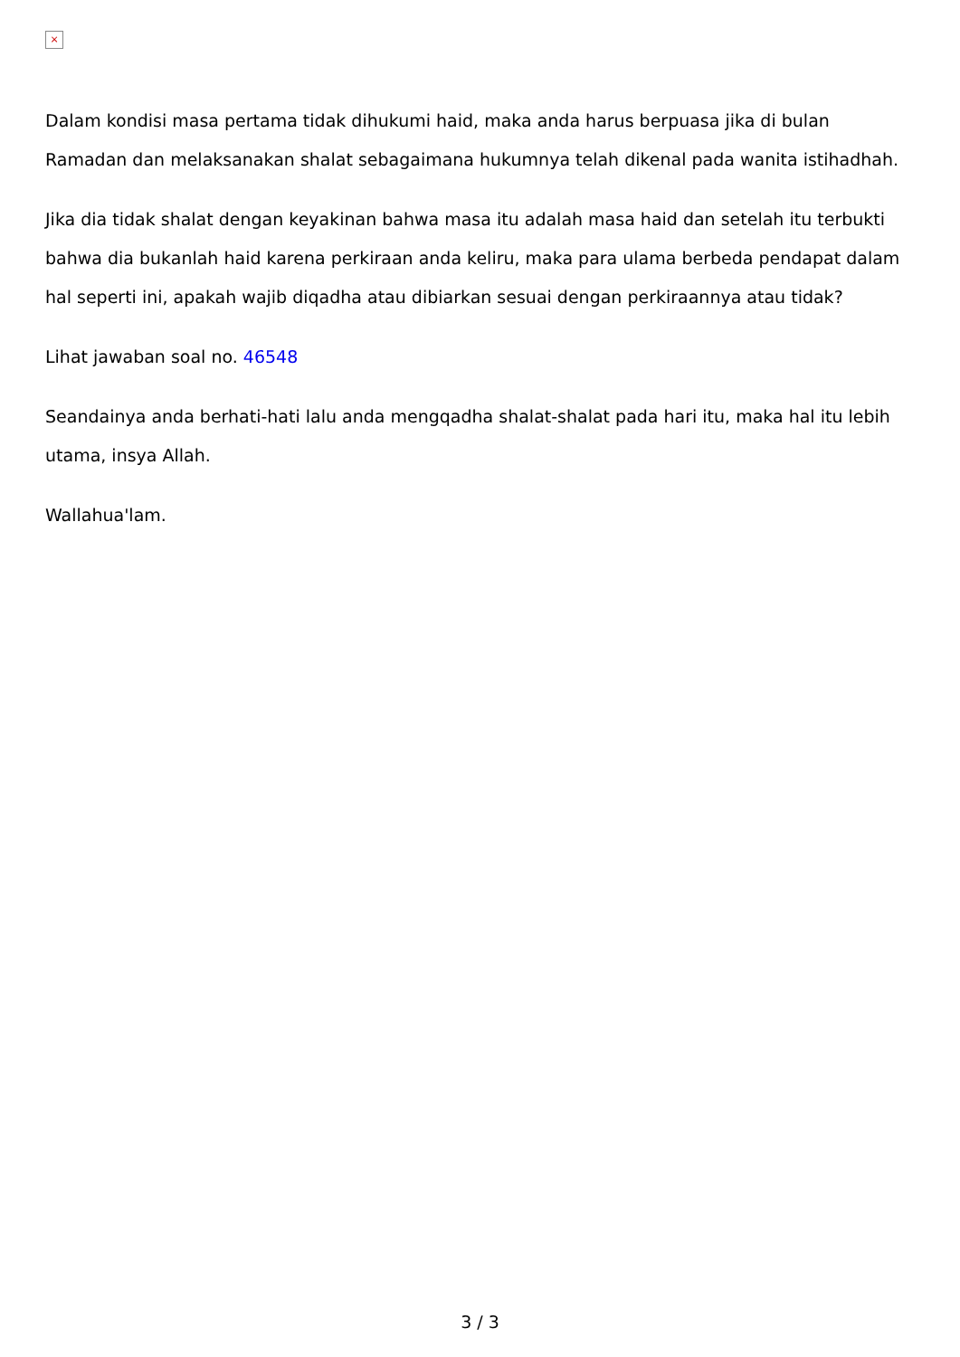×
Dalam kondisi masa pertama tidak dihukumi haid, maka anda harus berpuasa jika di bulan Ramadan dan melaksanakan shalat sebagaimana hukumnya telah dikenal pada wanita istihadhah.
Jika dia tidak shalat dengan keyakinan bahwa masa itu adalah masa haid dan setelah itu terbukti bahwa dia bukanlah haid karena perkiraan anda keliru, maka para ulama berbeda pendapat dalam hal seperti ini, apakah wajib diqadha atau dibiarkan sesuai dengan perkiraannya atau tidak?
Lihat jawaban soal no. 46548
Seandainya anda berhati-hati lalu anda mengqadha shalat-shalat pada hari itu, maka hal itu lebih utama, insya Allah.
Wallahua'lam.
3 / 3